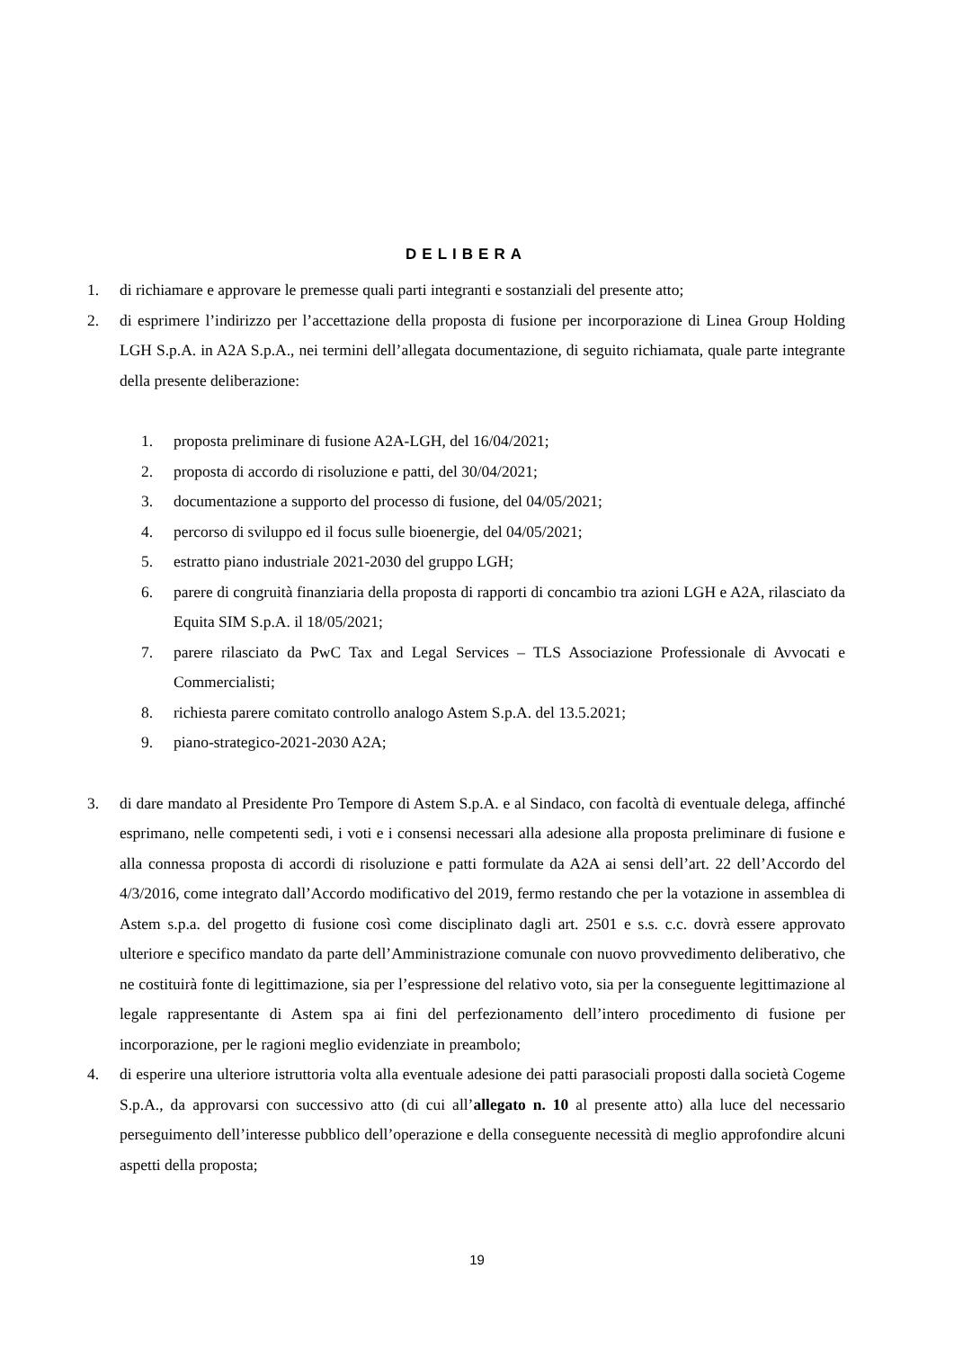DELIBERA
1. di richiamare e approvare le premesse quali parti integranti e sostanziali del presente atto;
2. di esprimere l’indirizzo per l’accettazione della proposta di fusione per incorporazione di Linea Group Holding LGH S.p.A. in A2A S.p.A., nei termini dell’allegata documentazione, di seguito richiamata, quale parte integrante della presente deliberazione:
1. proposta preliminare di fusione A2A-LGH, del 16/04/2021;
2. proposta di accordo di risoluzione e patti, del 30/04/2021;
3. documentazione a supporto del processo di fusione, del 04/05/2021;
4. percorso di sviluppo ed il focus sulle bioenergie, del 04/05/2021;
5. estratto piano industriale 2021-2030 del gruppo LGH;
6. parere di congruità finanziaria della proposta di rapporti di concambio tra azioni LGH e A2A, rilasciato da Equita SIM S.p.A. il 18/05/2021;
7. parere rilasciato da PwC Tax and Legal Services – TLS Associazione Professionale di Avvocati e Commercialisti;
8. richiesta parere comitato controllo analogo Astem S.p.A. del 13.5.2021;
9. piano-strategico-2021-2030 A2A;
3. di dare mandato al Presidente Pro Tempore di Astem S.p.A. e al Sindaco, con facoltà di eventuale delega, affinché esprimano, nelle competenti sedi, i voti e i consensi necessari alla adesione alla proposta preliminare di fusione e alla connessa proposta di accordi di risoluzione e patti formulate da A2A ai sensi dell’art. 22 dell’Accordo del 4/3/2016, come integrato dall’Accordo modificativo del 2019, fermo restando che per la votazione in assemblea di Astem s.p.a. del progetto di fusione così come disciplinato dagli art. 2501 e s.s. c.c. dovrà essere approvato ulteriore e specifico mandato da parte dell’Amministrazione comunale con nuovo provvedimento deliberativo, che ne costituirà fonte di legittimazione, sia per l’espressione del relativo voto, sia per la conseguente legittimazione al legale rappresentante di Astem spa ai fini del perfezionamento dell’intero procedimento di fusione per incorporazione, per le ragioni meglio evidenziate in preambolo;
4. di esperire una ulteriore istruttoria volta alla eventuale adesione dei patti parasociali proposti dalla società Cogeme S.p.A., da approvarsi con successivo atto (di cui all’allegato n. 10 al presente atto) alla luce del necessario perseguimento dell’interesse pubblico dell’operazione e della conseguente necessità di meglio approfondire alcuni aspetti della proposta;
19